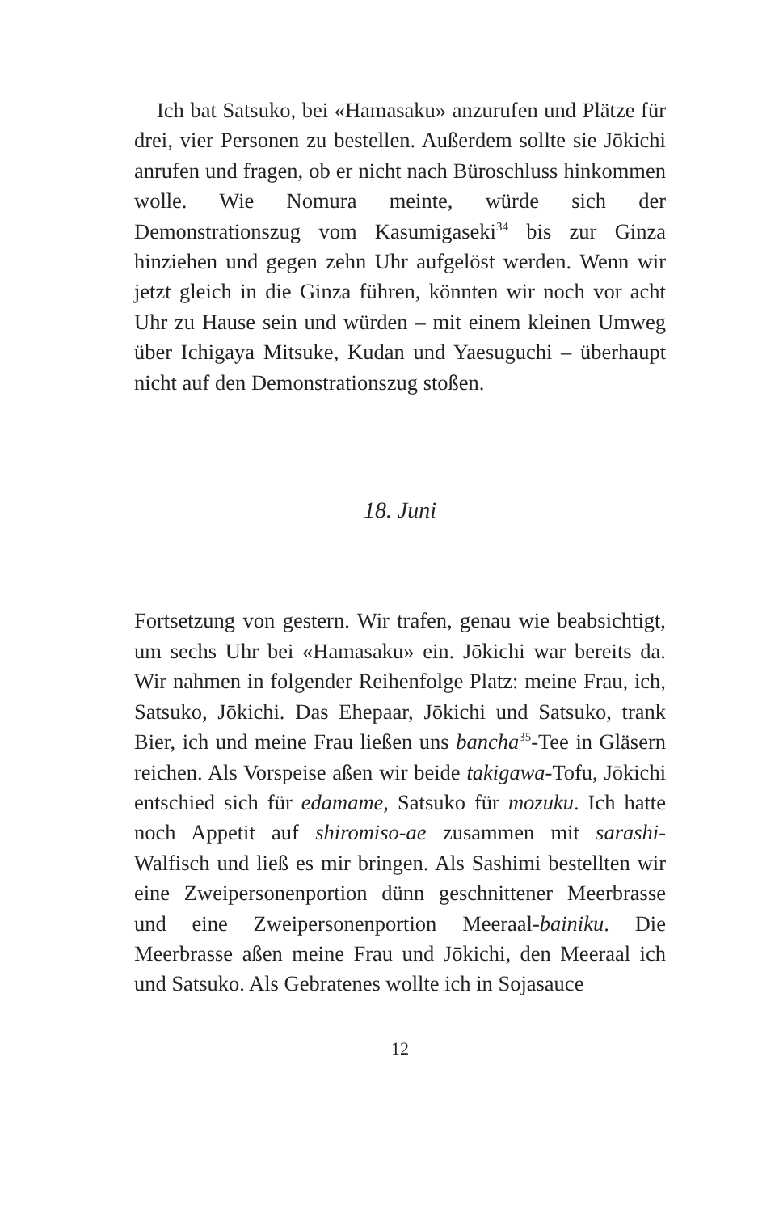Ich bat Satsuko, bei «Hamasaku» anzurufen und Plätze für drei, vier Personen zu bestellen. Außerdem sollte sie Jōkichi anrufen und fragen, ob er nicht nach Büroschluss hinkommen wolle. Wie Nomura meinte, würde sich der Demonstrationszug vom Kasumigaseki<sup>34</sup> bis zur Ginza hinziehen und gegen zehn Uhr aufgelöst werden. Wenn wir jetzt gleich in die Ginza führen, könnten wir noch vor acht Uhr zu Hause sein und würden – mit einem kleinen Umweg über Ichigaya Mitsuke, Kudan und Yaesuguchi – überhaupt nicht auf den Demonstrationszug stoßen.
18. Juni
Fortsetzung von gestern. Wir trafen, genau wie beabsichtigt, um sechs Uhr bei «Hamasaku» ein. Jōkichi war bereits da. Wir nahmen in folgender Reihenfolge Platz: meine Frau, ich, Satsuko, Jōkichi. Das Ehepaar, Jōkichi und Satsuko, trank Bier, ich und meine Frau ließen uns bancha<sup>35</sup>-Tee in Gläsern reichen. Als Vorspeise aßen wir beide takigawa-Tofu, Jōkichi entschied sich für edamame, Satsuko für mozuku. Ich hatte noch Appetit auf shiromiso-ae zusammen mit sarashi-Walfisch und ließ es mir bringen. Als Sashimi bestellten wir eine Zweipersonenportion dünn geschnittener Meerbrasse und eine Zweipersonenportion Meeraal-bainiku. Die Meerbrasse aßen meine Frau und Jōkichi, den Meeraal ich und Satsuko. Als Gebratenes wollte ich in Sojasauce
12